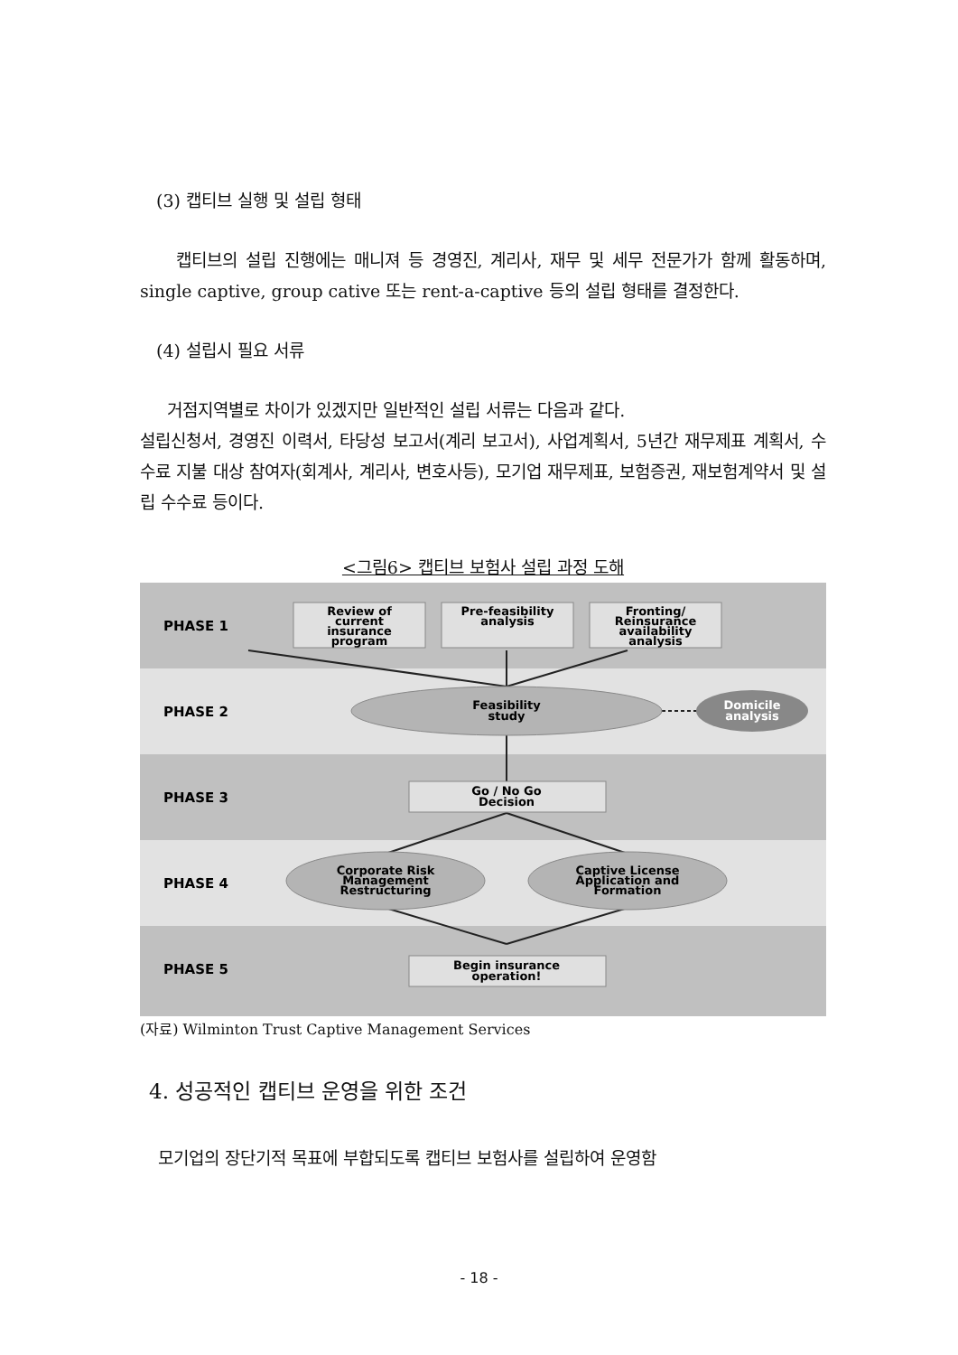(3) 캡티브 실행 및 설립 형태
캡티브의 설립 진행에는 매니져 등 경영진, 계리사, 재무 및 세무 전문가가 함께 활동하며, single captive, group cative 또는 rent-a-captive 등의 설립 형태를 결정한다.
(4) 설립시 필요 서류
거점지역별로 차이가 있겠지만 일반적인 설립 서류는 다음과 같다.
설립신청서, 경영진 이력서, 타당성 보고서(계리 보고서), 사업계획서, 5년간 재무제표 계획서, 수수료 지불 대상 참여자(회계사, 계리사, 변호사등), 모기업 재무제표, 보험증권, 재보험계약서 및 설립 수수료 등이다.
<그림6> 캡티브 보험사 설립 과정 도해
PHASE 1
PHASE 2
PHASE 3
PHASE 4
PHASE 5
Review of
current
insurance
program
Pre-feasibility
analysis
Fronting/
Reinsurance
availability
analysis
Feasibility
study
Domicile
analysis
Go / No Go
Decision
Corporate Risk
Management
Restructuring
Captive License
Application and
Formation
Begin insurance
operation!
(자료) Wilminton Trust Captive Management Services
4. 성공적인 캡티브 운영을 위한 조건
모기업의 장단기적 목표에 부합되도록 캡티브 보험사를 설립하여 운영함
- 18 -